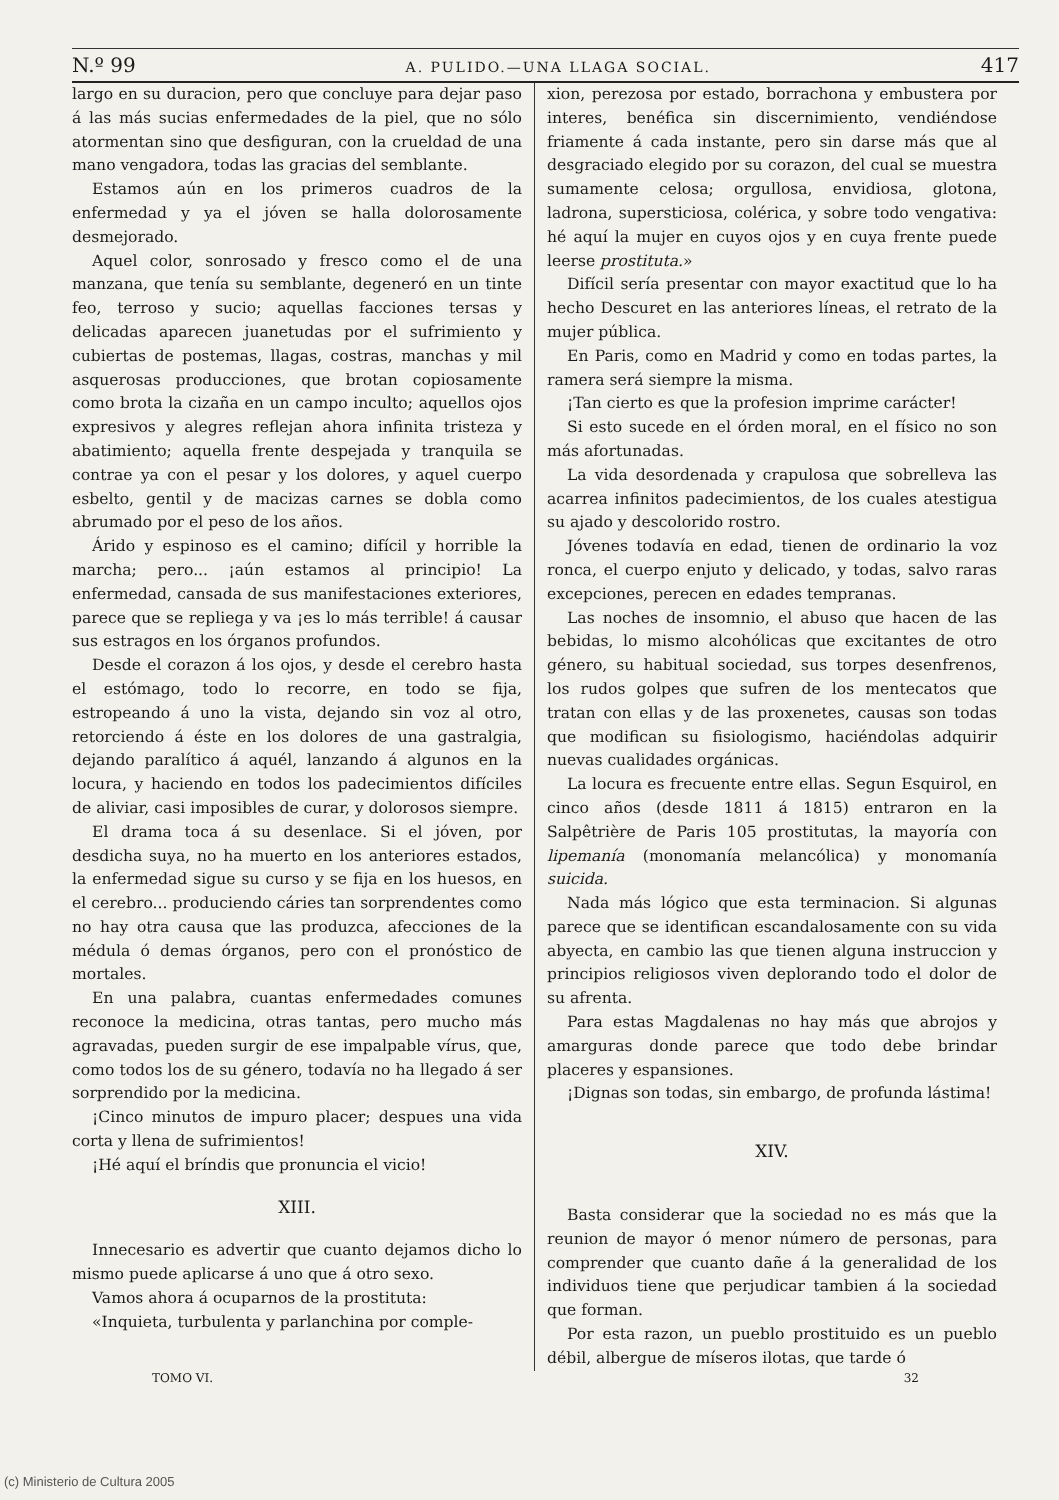N.º 99 A. PULIDO.—UNA LLAGA SOCIAL. 417
largo en su duracion, pero que concluye para dejar paso á las más sucias enfermedades de la piel, que no sólo atormentan sino que desfiguran, con la crueldad de una mano vengadora, todas las gracias del semblante.
Estamos aún en los primeros cuadros de la enfermedad y ya el jóven se halla dolorosamente desmejorado.
Aquel color, sonrosado y fresco como el de una manzana, que tenía su semblante, degeneró en un tinte feo, terroso y sucio; aquellas facciones tersas y delicadas aparecen juanetudas por el sufrimiento y cubiertas de postemas, llagas, costras, manchas y mil asquerosas producciones, que brotan copiosamente como brota la cizaña en un campo inculto; aquellos ojos expresivos y alegres reflejan ahora infinita tristeza y abatimiento; aquella frente despejada y tranquila se contrae ya con el pesar y los dolores, y aquel cuerpo esbelto, gentil y de macizas carnes se dobla como abrumado por el peso de los años.
Árido y espinoso es el camino; difícil y horrible la marcha; pero... ¡aún estamos al principio! La enfermedad, cansada de sus manifestaciones exteriores, parece que se repliega y va ¡es lo más terrible! á causar sus estragos en los órganos profundos.
Desde el corazon á los ojos, y desde el cerebro hasta el estómago, todo lo recorre, en todo se fija, estropeando á uno la vista, dejando sin voz al otro, retorciendo á éste en los dolores de una gastralgia, dejando paralítico á aquél, lanzando á algunos en la locura, y haciendo en todos los padecimientos difíciles de aliviar, casi imposibles de curar, y dolorosos siempre.
El drama toca á su desenlace. Si el jóven, por desdicha suya, no ha muerto en los anteriores estados, la enfermedad sigue su curso y se fija en los huesos, en el cerebro... produciendo cáries tan sorprendentes como no hay otra causa que las produzca, afecciones de la médula ó demas órganos, pero con el pronóstico de mortales.
En una palabra, cuantas enfermedades comunes reconoce la medicina, otras tantas, pero mucho más agravadas, pueden surgir de ese impalpable vírus, que, como todos los de su género, todavía no ha llegado á ser sorprendido por la medicina.
¡Cinco minutos de impuro placer; despues una vida corta y llena de sufrimientos!
¡Hé aquí el bríndis que pronuncia el vicio!
XIII.
Innecesario es advertir que cuanto dejamos dicho lo mismo puede aplicarse á uno que á otro sexo.
Vamos ahora á ocuparnos de la prostituta:
«Inquieta, turbulenta y parlanchina por comple-
xion, perezosa por estado, borrachona y embustera por interes, benéfica sin discernimiento, vendiéndose friamente á cada instante, pero sin darse más que al desgraciado elegido por su corazon, del cual se muestra sumamente celosa; orgullosa, envidiosa, glotona, ladrona, supersticiosa, colérica, y sobre todo vengativa: hé aquí la mujer en cuyos ojos y en cuya frente puede leerse prostituta.»
Difícil sería presentar con mayor exactitud que lo ha hecho Descuret en las anteriores líneas, el retrato de la mujer pública.
En Paris, como en Madrid y como en todas partes, la ramera será siempre la misma.
¡Tan cierto es que la profesion imprime carácter!
Si esto sucede en el órden moral, en el físico no son más afortunadas.
La vida desordenada y crapulosa que sobrelleva las acarrea infinitos padecimientos, de los cuales atestigua su ajado y descolorido rostro.
Jóvenes todavía en edad, tienen de ordinario la voz ronca, el cuerpo enjuto y delicado, y todas, salvo raras excepciones, perecen en edades tempranas.
Las noches de insomnio, el abuso que hacen de las bebidas, lo mismo alcohólicas que excitantes de otro género, su habitual sociedad, sus torpes desenfrenos, los rudos golpes que sufren de los mentecatos que tratan con ellas y de las proxenetes, causas son todas que modifican su fisiologismo, haciéndolas adquirir nuevas cualidades orgánicas.
La locura es frecuente entre ellas. Segun Esquirol, en cinco años (desde 1811 á 1815) entraron en la Salpêtrière de Paris 105 prostitutas, la mayoría con lipemanía (monomanía melancólica) y monomanía suicida.
Nada más lógico que esta terminacion. Si algunas parece que se identifican escandalosamente con su vida abyecta, en cambio las que tienen alguna instruccion y principios religiosos viven deplorando todo el dolor de su afrenta.
Para estas Magdalenas no hay más que abrojos y amarguras donde parece que todo debe brindar placeres y espansiones.
¡Dignas son todas, sin embargo, de profunda lástima!
XIV.
Basta considerar que la sociedad no es más que la reunion de mayor ó menor número de personas, para comprender que cuanto dañe á la generalidad de los individuos tiene que perjudicar tambien á la sociedad que forman.
Por esta razon, un pueblo prostituido es un pueblo débil, albergue de míseros ilotas, que tarde ó
TOMO VI. 32
(c) Ministerio de Cultura 2005